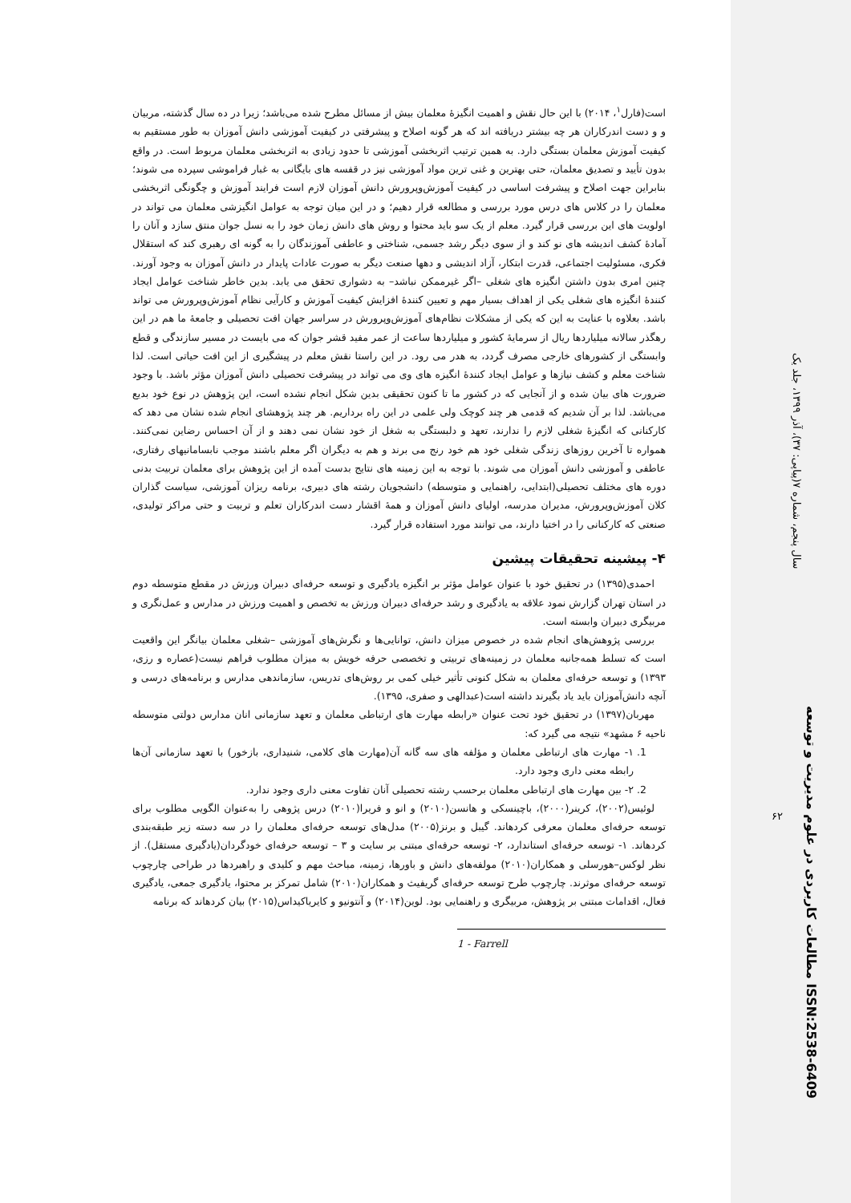است(فارل<sup>۱</sup>، ۲۰۱۴) با این حال نقش و اهمیت انگیزهٔ معلمان بیش از مسائل مطرح شده می‌باشد؛ زیرا در ده سال گذشته، مربیان و و دست اندرکاران هر چه بیشتر دریافته اند که هر گونه اصلاح و پیشرفتی در کیفیت آموزشی دانش آموزان به طور مستقیم به کیفیت آموزش معلمان بستگی دارد. به همین ترتیب اثربخشی آموزشی تا حدود زیادی به اثربخشی معلمان مربوط است. در واقع بدون تأیید و تصدیق معلمان، حتی بهترین و غنی ترین مواد آموزشی نیز در قفسه های بایگانی به غبار فراموشی سپرده می شوند؛ بنابراین جهت اصلاح و پیشرفت اساسی در کیفیت آموزش‌وپرورش دانش آموزان لازم است فرایند آموزش و چگونگی اثربخشی معلمان را در کلاس های درس مورد بررسی و مطالعه قرار دهیم؛ و در این میان توجه به عوامل انگیزشی معلمان می تواند در اولویت های این بررسی قرار گیرد. معلم از یک سو باید محتوا و روش های دانش زمان خود را به نسل جوان منتق سازد و آنان را آمادهٔ کشف اندیشه های نو کند و از سوی دیگر رشد جسمی، شناختی و عاطفی آموزندگان را به گونه ای رهبری کند که استقلال فکری، مسئولیت اجتماعی، قدرت ابتکار، آزاد اندیشی و دهها صنعت دیگر به صورت عادات پایدار در دانش آموزان به وجود آورند. چنین امری بدون داشتن انگیزه های شغلی –اگر غیرممکن نباشد– به دشواری تحقق می یابد. بدین خاطر شناخت عوامل ایجاد کنندهٔ انگیزه های شغلی یکی از اهداف بسیار مهم و تعیین کنندهٔ افزایش کیفیت آموزش و کارآیی نظام آموزش‌وپرورش می تواند باشد. بعلاوه با عنایت به این که یکی از مشکلات نظام‌های آموزش‌وپرورش در سراسر جهان افت تحصیلی و جامعهٔ ما هم در این رهگذر سالانه میلیاردها ریال از سرمایهٔ کشور و میلیاردها ساعت از عمر مفید قشر جوان که می بایست در مسیر سازندگی و قطع وابستگی از کشورهای خارجی مصرف گردد، به هدر می رود. در این راستا نقش معلم در پیشگیری از این افت حیاتی است. لذا شناخت معلم و کشف نیازها و عوامل ایجاد کنندهٔ انگیزه های وی می تواند در پیشرفت تحصیلی دانش آموزان مؤثر باشد. با وجود ضرورت های بیان شده و از آنجایی که در کشور ما تا کنون تحقیقی بدین شکل انجام نشده است، این پژوهش در نوع خود بدیع می‌باشد. لذا بر آن شدیم که قدمی هر چند کوچک ولی علمی در این راه برداریم. هر چند پژوهشای انجام شده نشان می دهد که کارکنانی که انگیزهٔ شغلی لازم را ندارند، تعهد و دلبستگی به شغل از خود نشان نمی دهند و از آن احساس رضاین نمی‌کنند. همواره تا آخرین روزهای زندگی شغلی خود هم خود رنج می برند و هم به دیگران اگر معلم باشند موجب نابسامانیهای رفتاری، عاطفی و آموزشی دانش آموزان می شوند. با توجه به این زمینه های نتایج بدست آمده از این پژوهش برای معلمان تربیت بدنی دوره های مختلف تحصیلی(ابتدایی، راهنمایی و متوسطه) دانشجویان رشته های دبیری، برنامه ریزان آموزشی، سیاست گذاران کلان آموزش‌وپرورش، مدیران مدرسه، اولیای دانش آموزان و همهٔ اقشار دست اندرکاران تعلم و تربیت و حتی مراکز تولیدی، صنعتی که کارکنانی را در اختیا دارند، می توانند مورد استفاده قرار گیرد.
۴- پیشینه تحقیقات پیشین
احمدی(۱۳۹۵) در تحقیق خود با عنوان عوامل مؤثر بر انگیزه یادگیری و توسعه حرفه‌ای دبیران ورزش در مقطع متوسطه دوم در استان تهران گزارش نمود علاقه به یادگیری و رشد حرفه‌ای دبیران ورزش به تخصص و اهمیت ورزش در مدارس و عمل‌نگری و مربیگری دبیران وابسته است.
بررسی پژوهش‌های انجام شده در خصوص میزان دانش، توانایی‌ها و نگرش‌های آموزشی –شغلی معلمان بیانگر این واقعیت است که تسلط همه‌جانبه معلمان در زمینه‌های تربیتی و تخصصی حرفه خویش به میزان مطلوب فراهم نیست(عصاره و رزی، ۱۳۹۳) و توسعه حرفه‌ای معلمان به شکل کنونی تأثیر خیلی کمی بر روش‌های تدریس، سازماندهی مدارس و برنامه‌های درسی و آنچه دانش‌آموزان باید یاد بگیرند داشته است(عبدالهی و صفری، ۱۳۹۵).
مهربان(۱۳۹۷) در تحقیق خود تحت عنوان «رابطه مهارت های ارتباطی معلمان و تعهد سازمانی انان مدارس دولتی متوسطه ناحیه ۶ مشهد» نتیجه می گیرد که:
1. ۱- مهارت های ارتباطی معلمان و مؤلفه های سه گانه آن(مهارت های کلامی، شنیداری، بازخور) با تعهد سازمانی آن‌ها رابطه معنی داری وجود دارد.
2. ۲- بین مهارت های ارتباطی معلمان برحسب رشته تحصیلی آنان تفاوت معنی داری وجود ندارد.
لوئیس(۲۰۰۲)، کرینر(۲۰۰۰)، باچینسکی و هانسن(۲۰۱۰) و انو و فریرا(۲۰۱۰) درس پژوهی را به‌عنوان الگویی مطلوب برای توسعه حرفه‌ای معلمان معرفی کردهاند. گیبل و برنز(۲۰۰۵) مدل‌های توسعه حرفه‌ای معلمان را در سه دسته زیر طبقه‌بندی کردهاند. ۱- توسعه حرفه‌ای استاندارد، ۲- توسعه حرفه‌ای مبتنی بر سایت و ۳ – توسعه حرفه‌ای خودگردان(یادگیری مستقل). از نظر لوکس–هورسلی و همکاران(۲۰۱۰) مولفه‌های دانش و باورها، زمینه، مباحث مهم و کلیدی و راهبردها در طراحی چارچوب توسعه حرفه‌ای موثرند. چارچوب طرح توسعه حرفه‌ای گریفیث و همکاران(۲۰۱۰) شامل تمرکز بر محتوا، یادگیری جمعی، یادگیری فعال، اقدامات مبتنی بر پژوهش، مربیگری و راهنمایی بود. لوین(۲۰۱۴) و آنتونیو و کایریاکیداس(۲۰۱۵) بیان کردهاند که برنامه
1 - Farrell
سال پنجم، شماره ۷(پیاپی: ۳۷)، آذر ۱۳۹۹، جلد یک
مطالعات کاربردی در علوم مدیریت و توسعه ISSN:2538-6409
۶۲